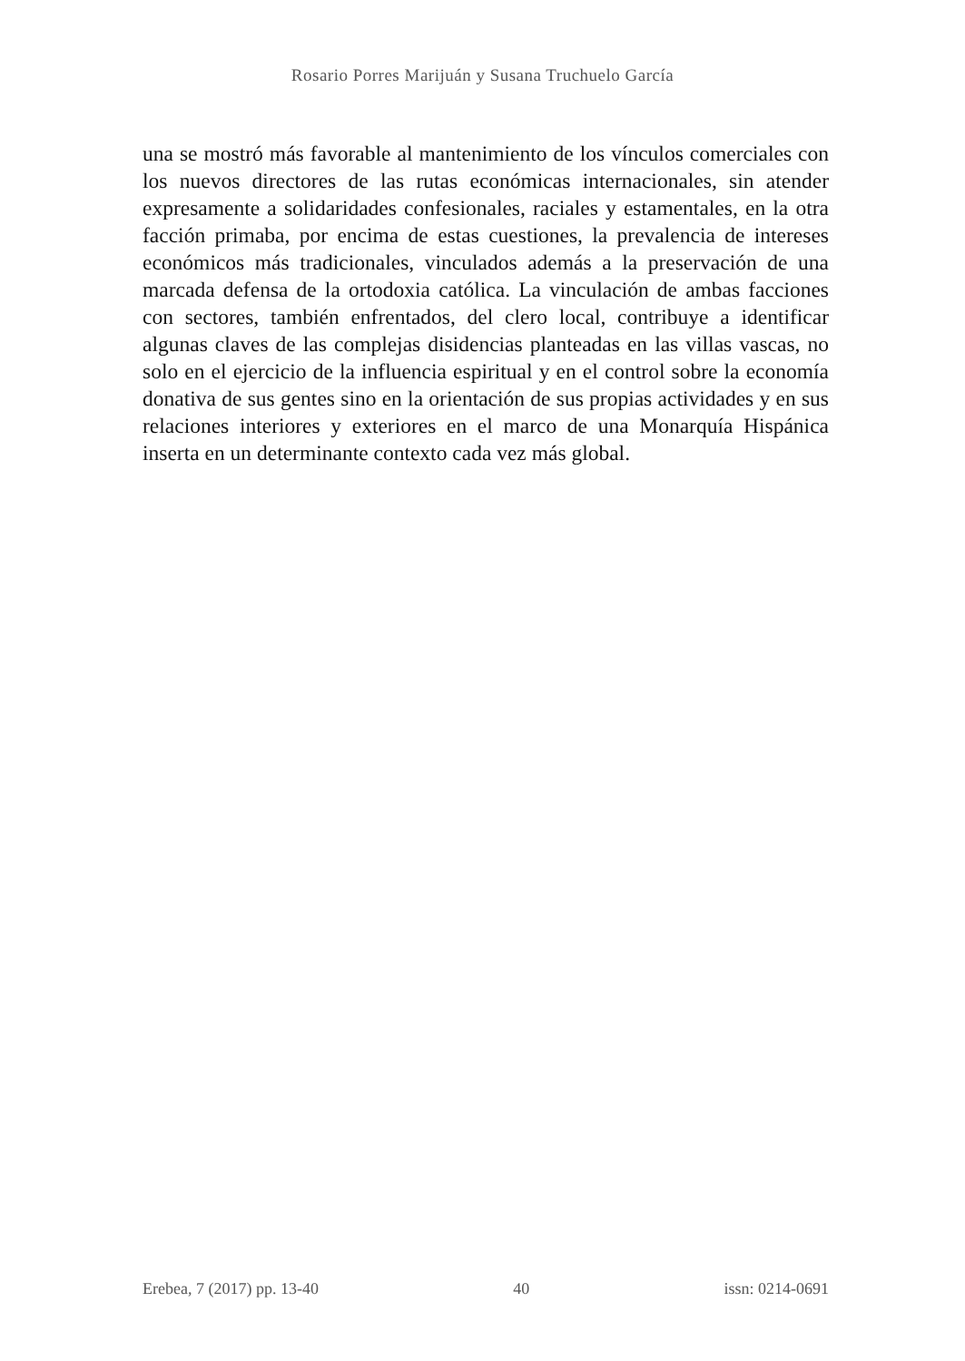Rosario Porres Marijuán y Susana Truchuelo García
una se mostró más favorable al mantenimiento de los vínculos comerciales con los nuevos directores de las rutas económicas internacionales, sin atender expresamente a solidaridades confesionales, raciales y estamentales, en la otra facción primaba, por encima de estas cuestiones, la prevalencia de intereses económicos más tradicionales, vinculados además a la preservación de una marcada defensa de la ortodoxia católica. La vinculación de ambas facciones con sectores, también enfrentados, del clero local, contribuye a identificar algunas claves de las complejas disidencias planteadas en las villas vascas, no solo en el ejercicio de la influencia espiritual y en el control sobre la economía donativa de sus gentes sino en la orientación de sus propias actividades y en sus relaciones interiores y exteriores en el marco de una Monarquía Hispánica inserta en un determinante contexto cada vez más global.
Erebea, 7 (2017) pp. 13-40 40 issn: 0214-0691